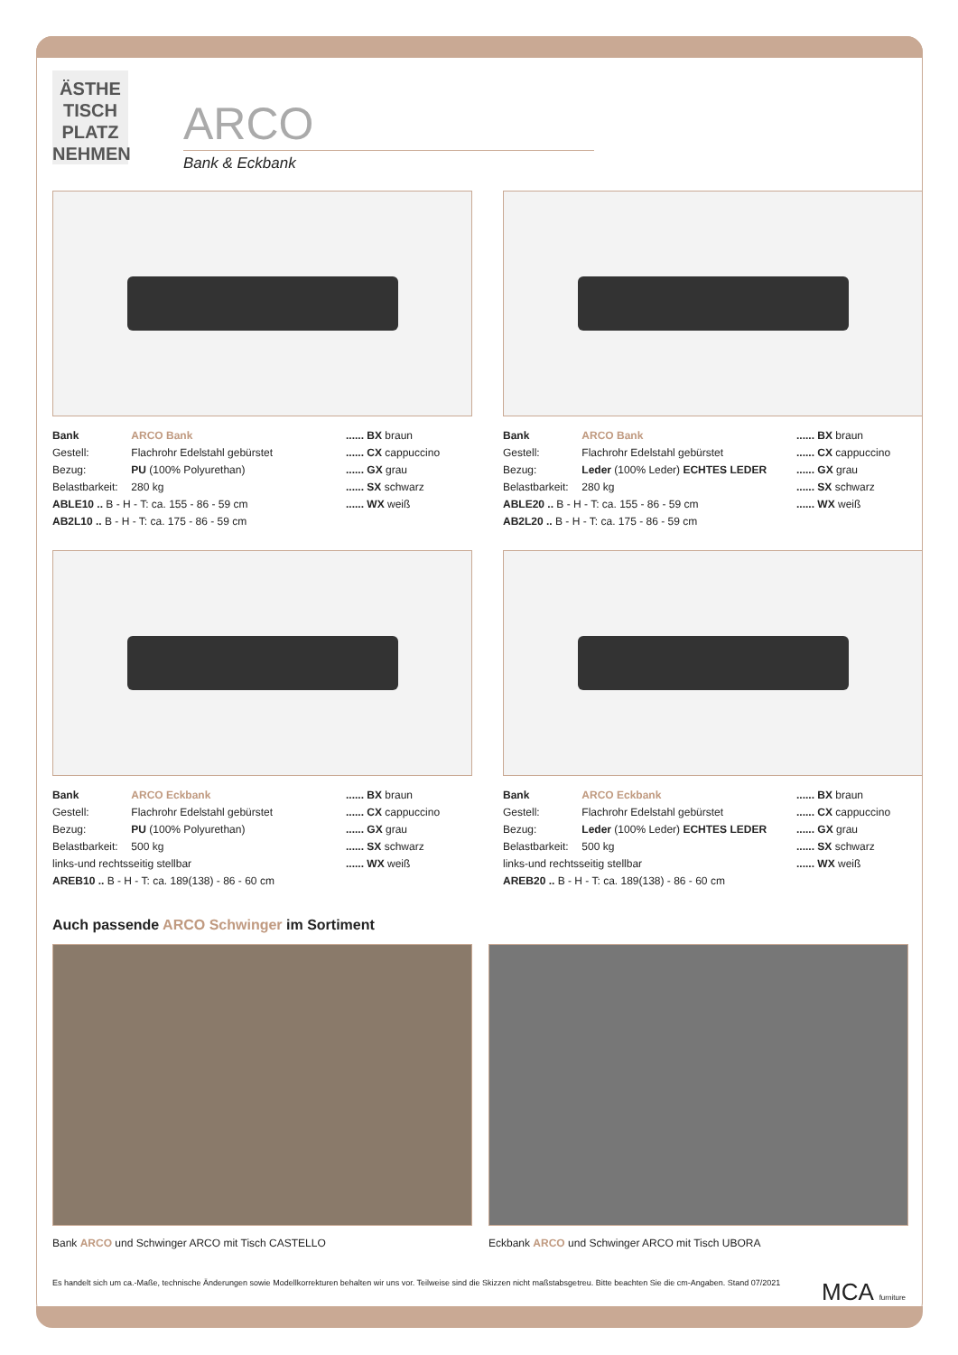ÄSTHE
TISCH
PLATZ
NEHMEN
ARCO
Bank & Eckbank
Bank ARCO Bank
Gestell: Flachrohr Edelstahl gebürstet
Bezug: PU (100% Polyurethan)
Belastbarkeit: 280 kg
ABLE10 .. B - H - T: ca. 155 - 86 - 59 cm
AB2L10 .. B - H - T: ca. 175 - 86 - 59 cm
...... BX braun
...... CX cappuccino
...... GX grau
...... SX schwarz
...... WX weiß
Bank ARCO Bank
Gestell: Flachrohr Edelstahl gebürstet
Bezug: Leder (100% Leder) ECHTES LEDER
Belastbarkeit: 280 kg
ABLE20 .. B - H - T: ca. 155 - 86 - 59 cm
AB2L20 .. B - H - T: ca. 175 - 86 - 59 cm
...... BX braun
...... CX cappuccino
...... GX grau
...... SX schwarz
...... WX weiß
Bank ARCO Eckbank
Gestell: Flachrohr Edelstahl gebürstet
Bezug: PU (100% Polyurethan)
Belastbarkeit: 500 kg
links-und rechtsseitig stellbar
AREB10 .. B - H - T: ca. 189(138) - 86 - 60 cm
...... BX braun
...... CX cappuccino
...... GX grau
...... SX schwarz
...... WX weiß
Bank ARCO Eckbank
Gestell: Flachrohr Edelstahl gebürstet
Bezug: Leder (100% Leder) ECHTES LEDER
Belastbarkeit: 500 kg
links-und rechtsseitig stellbar
AREB20 .. B - H - T: ca. 189(138) - 86 - 60 cm
...... BX braun
...... CX cappuccino
...... GX grau
...... SX schwarz
...... WX weiß
Auch passende ARCO Schwinger im Sortiment
Bank ARCO und Schwinger ARCO mit Tisch CASTELLO
Eckbank ARCO und Schwinger ARCO mit Tisch UBORA
Es handelt sich um ca.-Maße, technische Änderungen sowie Modellkorrekturen behalten wir uns vor. Teilweise sind die Skizzen nicht maßstabsgetreu. Bitte beachten Sie die cm-Angaben. Stand 07/2021 MCA furniture